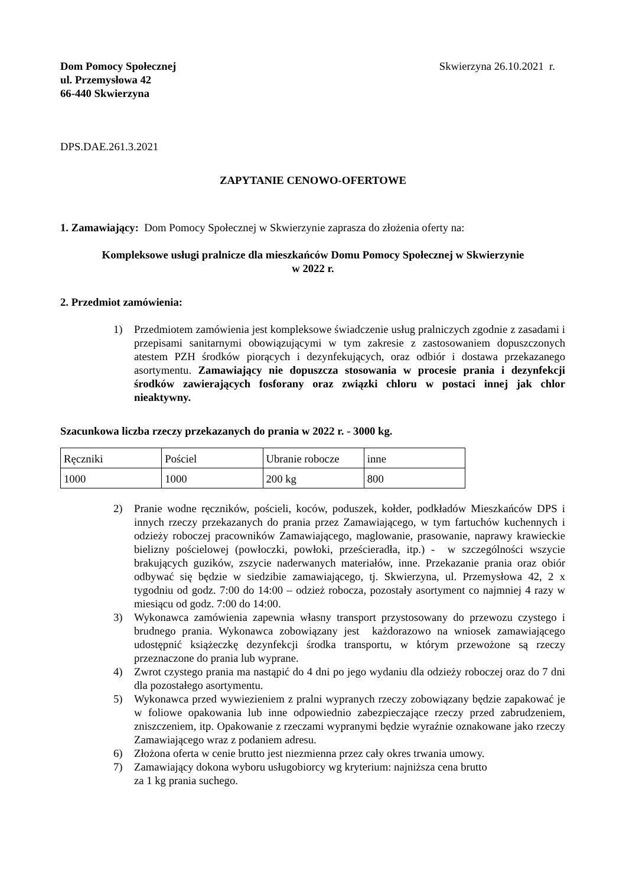Dom Pomocy Społecznej
ul. Przemysłowa 42
66-440 Skwierzyna
Skwierzyna 26.10.2021 r.
DPS.DAE.261.3.2021
ZAPYTANIE CENOWO-OFERTOWE
1. Zamawiający: Dom Pomocy Społecznej w Skwierzynie zaprasza do złożenia oferty na:
Kompleksowe usługi pralnicze dla mieszkańców Domu Pomocy Społecznej w Skwierzynie
w 2022 r.
2. Przedmiot zamówienia:
1) Przedmiotem zamówienia jest kompleksowe świadczenie usług pralniczych zgodnie z zasadami i przepisami sanitarnymi obowiązującymi w tym zakresie z zastosowaniem dopuszczonych atestem PZH środków piorących i dezynfekujących, oraz odbiór i dostawa przekazanego asortymentu. Zamawiający nie dopuszcza stosowania w procesie prania i dezynfekcji środków zawierających fosforany oraz związki chloru w postaci innej jak chlor nieaktywny.
Szacunkowa liczba rzeczy przekazanych do prania w 2022 r. - 3000 kg.
| Ręczniki | Pościel | Ubranie robocze | inne |
| 1000 | 1000 | 200 kg | 800 |
2) Pranie wodne ręczników, pościeli, koców, poduszek, kołder, podkładów Mieszkańców DPS i innych rzeczy przekazanych do prania przez Zamawiającego, w tym fartuchów kuchennych i odzieży roboczej pracowników Zamawiającego, maglowanie, prasowanie, naprawy krawieckie bielizny pościelowej (powłoczki, powłoki, prześcieradła, itp.) - w szczególności wszycie brakujących guzików, zszycie naderwanych materiałów, inne. Przekazanie prania oraz obiór odbywać się będzie w siedzibie zamawiającego, tj. Skwierzyna, ul. Przemysłowa 42, 2 x tygodniu od godz. 7:00 do 14:00 – odzież robocza, pozostały asortyment co najmniej 4 razy w miesiącu od godz. 7:00 do 14:00.
3) Wykonawca zamówienia zapewnia własny transport przystosowany do przewozu czystego i brudnego prania. Wykonawca zobowiązany jest każdorazowo na wniosek zamawiającego udostępnić książeczkę dezynfekcji środka transportu, w którym przewożone są rzeczy przeznaczone do prania lub wyprane.
4) Zwrot czystego prania ma nastąpić do 4 dni po jego wydaniu dla odzieży roboczej oraz do 7 dni dla pozostałego asortymentu.
5) Wykonawca przed wywiezieniem z pralni wypranych rzeczy zobowiązany będzie zapakować je w foliowe opakowania lub inne odpowiednio zabezpieczające rzeczy przed zabrudzeniem, zniszczeniem, itp. Opakowanie z rzeczami wypranymi będzie wyraźnie oznakowane jako rzeczy Zamawiającego wraz z podaniem adresu.
6) Złożona oferta w cenie brutto jest niezmienna przez cały okres trwania umowy.
7) Zamawiający dokona wyboru usługobiorcy wg kryterium: najniższa cena brutto
za 1 kg prania suchego.